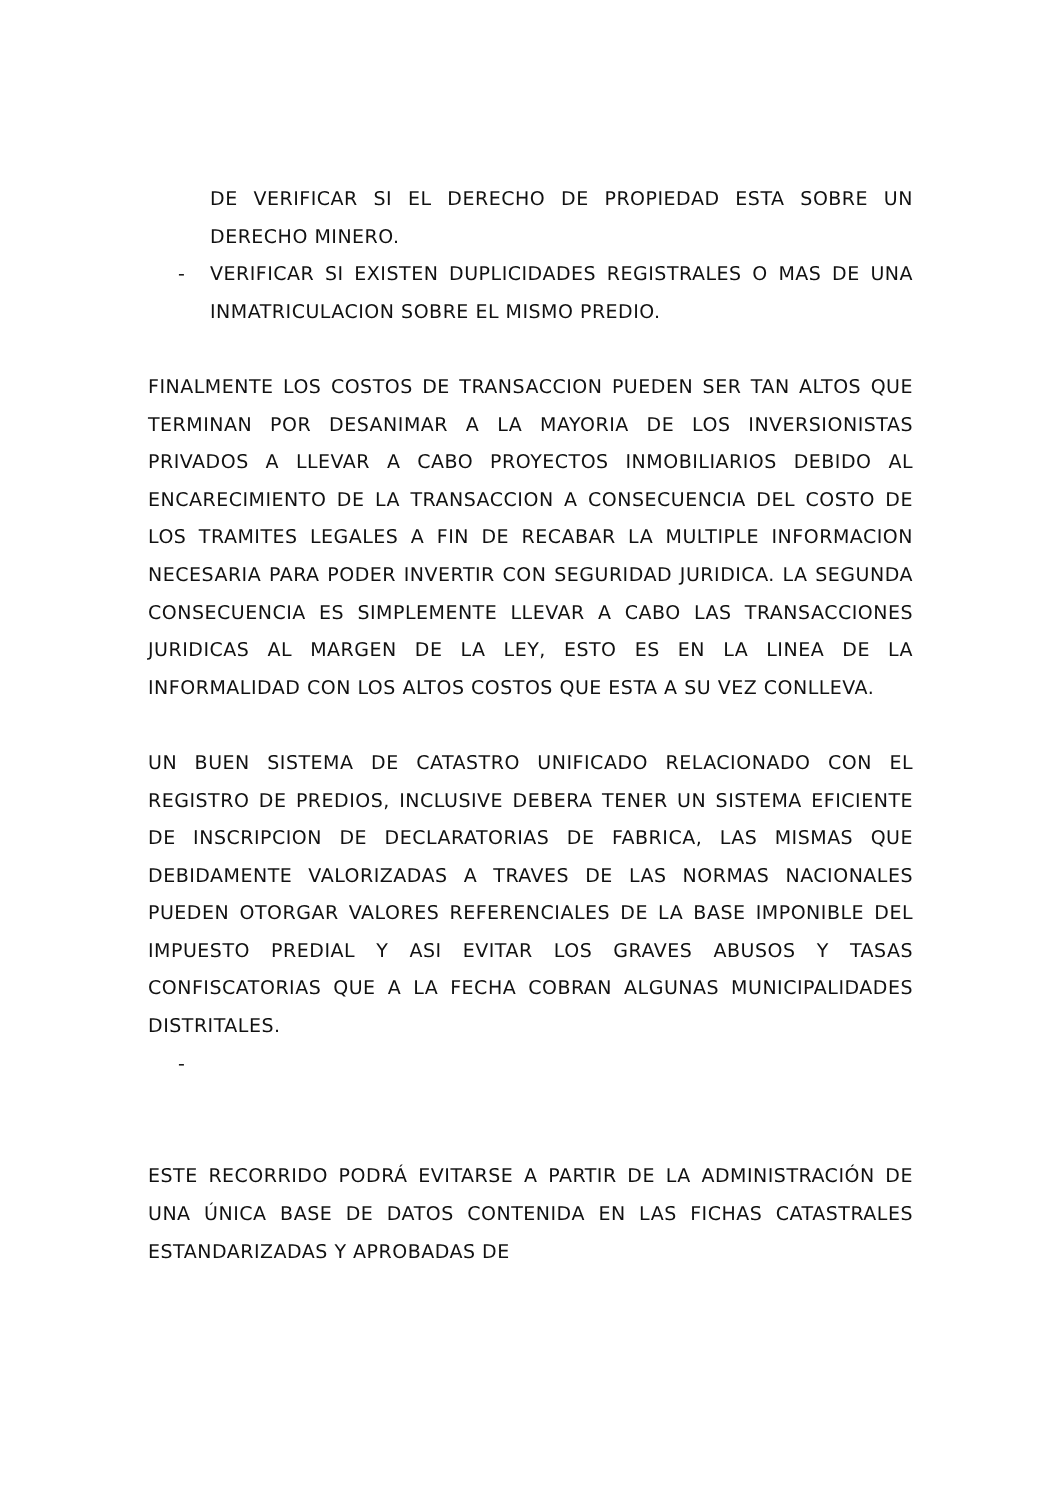DE VERIFICAR SI EL DERECHO DE PROPIEDAD ESTA SOBRE UN DERECHO MINERO.
- VERIFICAR SI EXISTEN DUPLICIDADES REGISTRALES O MAS DE UNA INMATRICULACION SOBRE EL MISMO PREDIO.
FINALMENTE LOS COSTOS DE TRANSACCION PUEDEN SER TAN ALTOS QUE TERMINAN POR DESANIMAR A LA MAYORIA DE LOS INVERSIONISTAS PRIVADOS A LLEVAR A CABO PROYECTOS INMOBILIARIOS DEBIDO AL ENCARECIMIENTO DE LA TRANSACCION A CONSECUENCIA DEL COSTO DE LOS TRAMITES LEGALES A FIN DE RECABAR LA MULTIPLE INFORMACION NECESARIA PARA PODER INVERTIR CON SEGURIDAD JURIDICA. LA SEGUNDA CONSECUENCIA ES SIMPLEMENTE LLEVAR A CABO LAS TRANSACCIONES JURIDICAS AL MARGEN DE LA LEY, ESTO ES EN LA LINEA DE LA INFORMALIDAD CON LOS ALTOS COSTOS QUE ESTA A SU VEZ CONLLEVA.
UN BUEN SISTEMA DE CATASTRO UNIFICADO RELACIONADO CON EL REGISTRO DE PREDIOS, INCLUSIVE DEBERA TENER UN SISTEMA EFICIENTE DE INSCRIPCION DE DECLARATORIAS DE FABRICA, LAS MISMAS QUE DEBIDAMENTE VALORIZADAS A TRAVES DE LAS NORMAS NACIONALES PUEDEN OTORGAR VALORES REFERENCIALES DE LA BASE IMPONIBLE DEL IMPUESTO PREDIAL Y ASI EVITAR LOS GRAVES ABUSOS Y TASAS CONFISCATORIAS QUE A LA FECHA COBRAN ALGUNAS MUNICIPALIDADES DISTRITALES.
-
ESTE RECORRIDO PODRÁ EVITARSE A PARTIR DE LA ADMINISTRACIÓN DE UNA ÚNICA BASE DE DATOS CONTENIDA EN LAS FICHAS CATASTRALES ESTANDARIZADAS Y APROBADAS DE